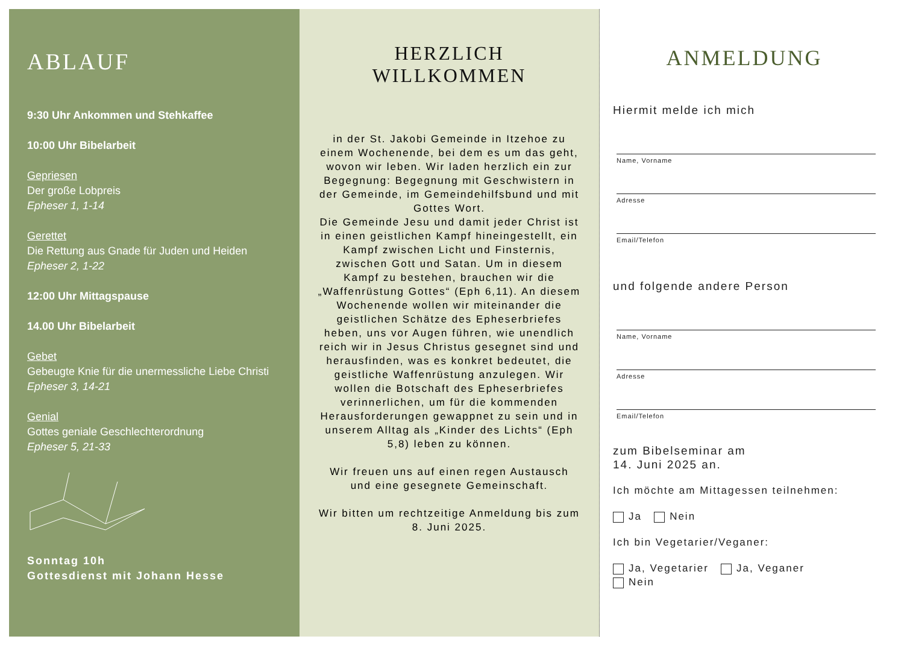ABLAUF
9:30 Uhr Ankommen und Stehkaffee
10:00 Uhr Bibelarbeit
Gepriesen
Der große Lobpreis
Epheser 1, 1-14
Gerettet
Die Rettung aus Gnade für Juden und Heiden
Epheser 2, 1-22
12:00 Uhr Mittagspause
14.00 Uhr Bibelarbeit
Gebet
Gebeugte Knie für die unermessliche Liebe Christi
Epheser 3, 14-21
Genial
Gottes geniale Geschlechterordnung
Epheser 5, 21-33
Sonntag 10h
Gottesdienst mit Johann Hesse
HERZLICH WILLKOMMEN
in der St. Jakobi Gemeinde in Itzehoe zu einem Wochenende, bei dem es um das geht, wovon wir leben. Wir laden herzlich ein zur Begegnung: Begegnung mit Geschwistern in der Gemeinde, im Gemeindehilfsbund und mit Gottes Wort.
Die Gemeinde Jesu und damit jeder Christ ist in einen geistlichen Kampf hineingestellt, ein Kampf zwischen Licht und Finsternis, zwischen Gott und Satan. Um in diesem Kampf zu bestehen, brauchen wir die „Waffenrüstung Gottes“ (Eph 6,11). An diesem Wochenende wollen wir miteinander die geistlichen Schätze des Epheserbriefes heben, uns vor Augen führen, wie unendlich reich wir in Jesus Christus gesegnet sind und herausfinden, was es konkret bedeutet, die geistliche Waffenrüstung anzulegen. Wir wollen die Botschaft des Epheserbriefes verinnerlichen, um für die kommenden Herausforderungen gewappnet zu sein und in unserem Alltag als „Kinder des Lichts“ (Eph 5,8) leben zu können.
Wir freuen uns auf einen regen Austausch und eine gesegnete Gemeinschaft.
Wir bitten um rechtzeitige Anmeldung bis zum 8. Juni 2025.
ANMELDUNG
Hiermit melde ich mich
Name, Vorname
Adresse
Email/Telefon
und folgende andere Person
Name, Vorname
Adresse
Email/Telefon
zum Bibelseminar am
14. Juni 2025 an.
Ich möchte am Mittagessen teilnehmen:
Ja Nein
Ich bin Vegetarier/Veganer:
Ja, Vegetarier Ja, Veganer
Nein